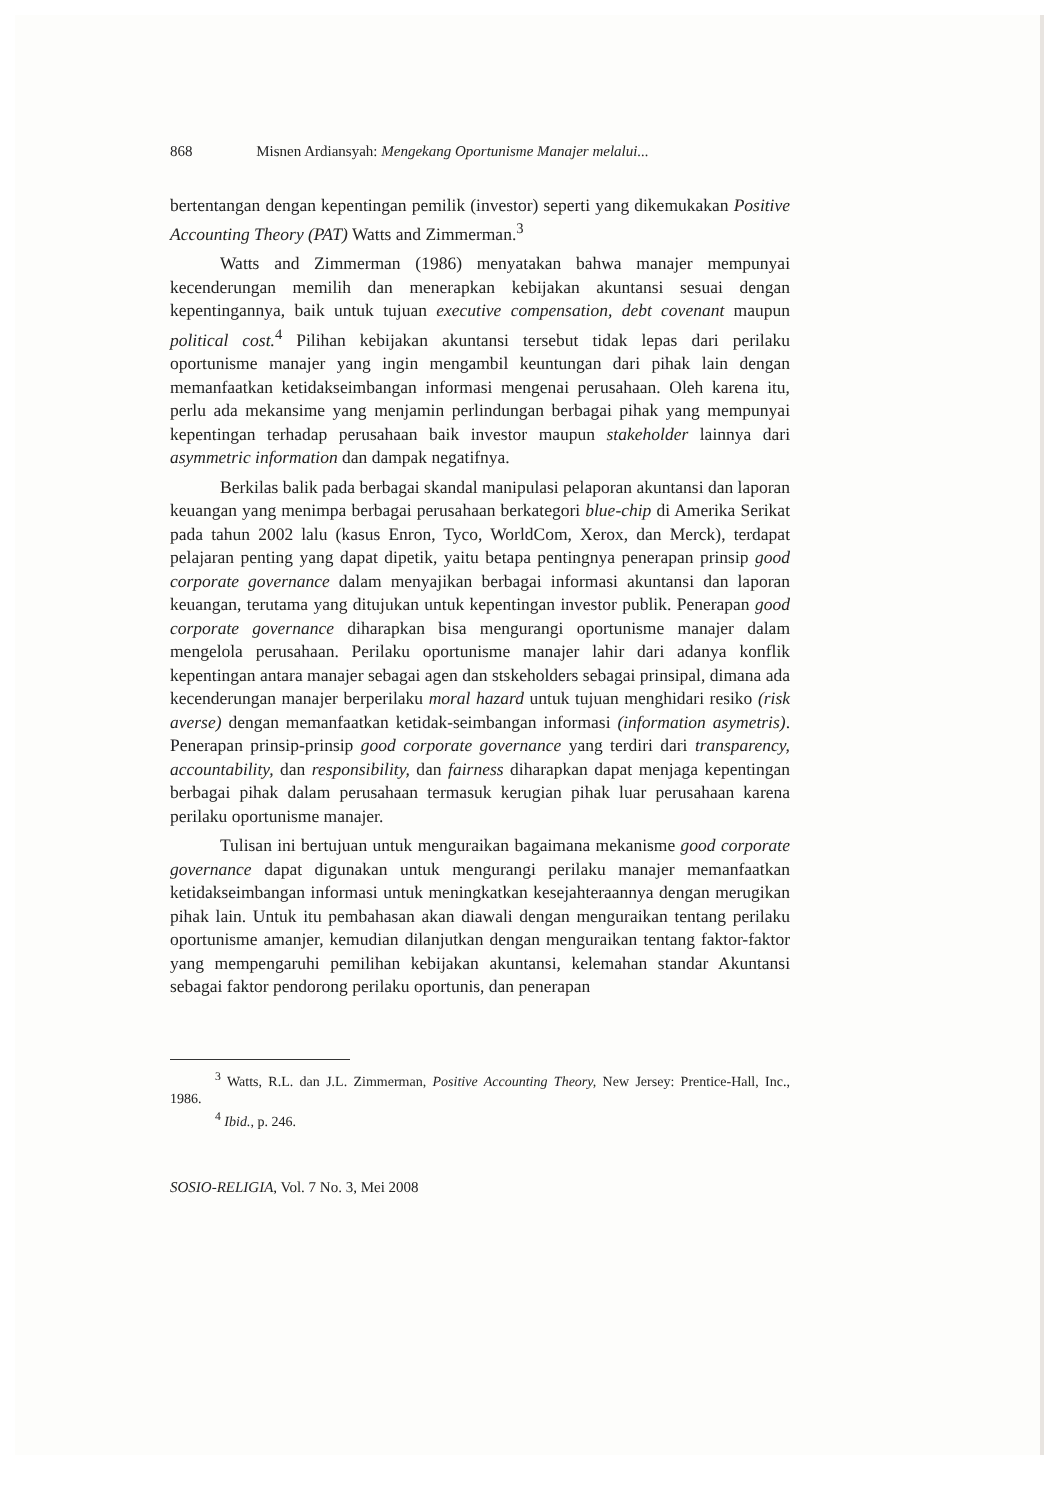868 Misnen Ardiansyah: Mengekang Oportunisme Manajer melalui...
bertentangan dengan kepentingan pemilik (investor) seperti yang dikemukakan Positive Accounting Theory (PAT) Watts and Zimmerman.<sup>3</sup>
Watts and Zimmerman (1986) menyatakan bahwa manajer mempunyai kecenderungan memilih dan menerapkan kebijakan akuntansi sesuai dengan kepentingannya, baik untuk tujuan executive compensation, debt covenant maupun political cost.<sup>4</sup> Pilihan kebijakan akuntansi tersebut tidak lepas dari perilaku oportunisme manajer yang ingin mengambil keuntungan dari pihak lain dengan memanfaatkan ketidakseimbangan informasi mengenai perusahaan. Oleh karena itu, perlu ada mekansime yang menjamin perlindungan berbagai pihak yang mempunyai kepentingan terhadap perusahaan baik investor maupun stakeholder lainnya dari asymmetric information dan dampak negatifnya.
Berkilas balik pada berbagai skandal manipulasi pelaporan akuntansi dan laporan keuangan yang menimpa berbagai perusahaan berkategori blue-chip di Amerika Serikat pada tahun 2002 lalu (kasus Enron, Tyco, WorldCom, Xerox, dan Merck), terdapat pelajaran penting yang dapat dipetik, yaitu betapa pentingnya penerapan prinsip good corporate governance dalam menyajikan berbagai informasi akuntansi dan laporan keuangan, terutama yang ditujukan untuk kepentingan investor publik. Penerapan good corporate governance diharapkan bisa mengurangi oportunisme manajer dalam mengelola perusahaan. Perilaku oportunisme manajer lahir dari adanya konflik kepentingan antara manajer sebagai agen dan stskeholders sebagai prinsipal, dimana ada kecenderungan manajer berperilaku moral hazard untuk tujuan menghidari resiko (risk averse) dengan memanfaatkan ketidak-seimbangan informasi (information asymetris). Penerapan prinsip-prinsip good corporate governance yang terdiri dari transparency, accountability, dan responsibility, dan fairness diharapkan dapat menjaga kepentingan berbagai pihak dalam perusahaan termasuk kerugian pihak luar perusahaan karena perilaku oportunisme manajer.
Tulisan ini bertujuan untuk menguraikan bagaimana mekanisme good corporate governance dapat digunakan untuk mengurangi perilaku manajer memanfaatkan ketidakseimbangan informasi untuk meningkatkan kesejahteraannya dengan merugikan pihak lain. Untuk itu pembahasan akan diawali dengan menguraikan tentang perilaku oportunisme amanjer, kemudian dilanjutkan dengan menguraikan tentang faktor-faktor yang mempengaruhi pemilihan kebijakan akuntansi, kelemahan standar Akuntansi sebagai faktor pendorong perilaku oportunis, dan penerapan
<sup>3</sup> Watts, R.L. dan J.L. Zimmerman, Positive Accounting Theory, New Jersey: Prentice-Hall, Inc., 1986.
<sup>4</sup> Ibid., p. 246.
SOSIO-RELIGIA, Vol. 7 No. 3, Mei 2008